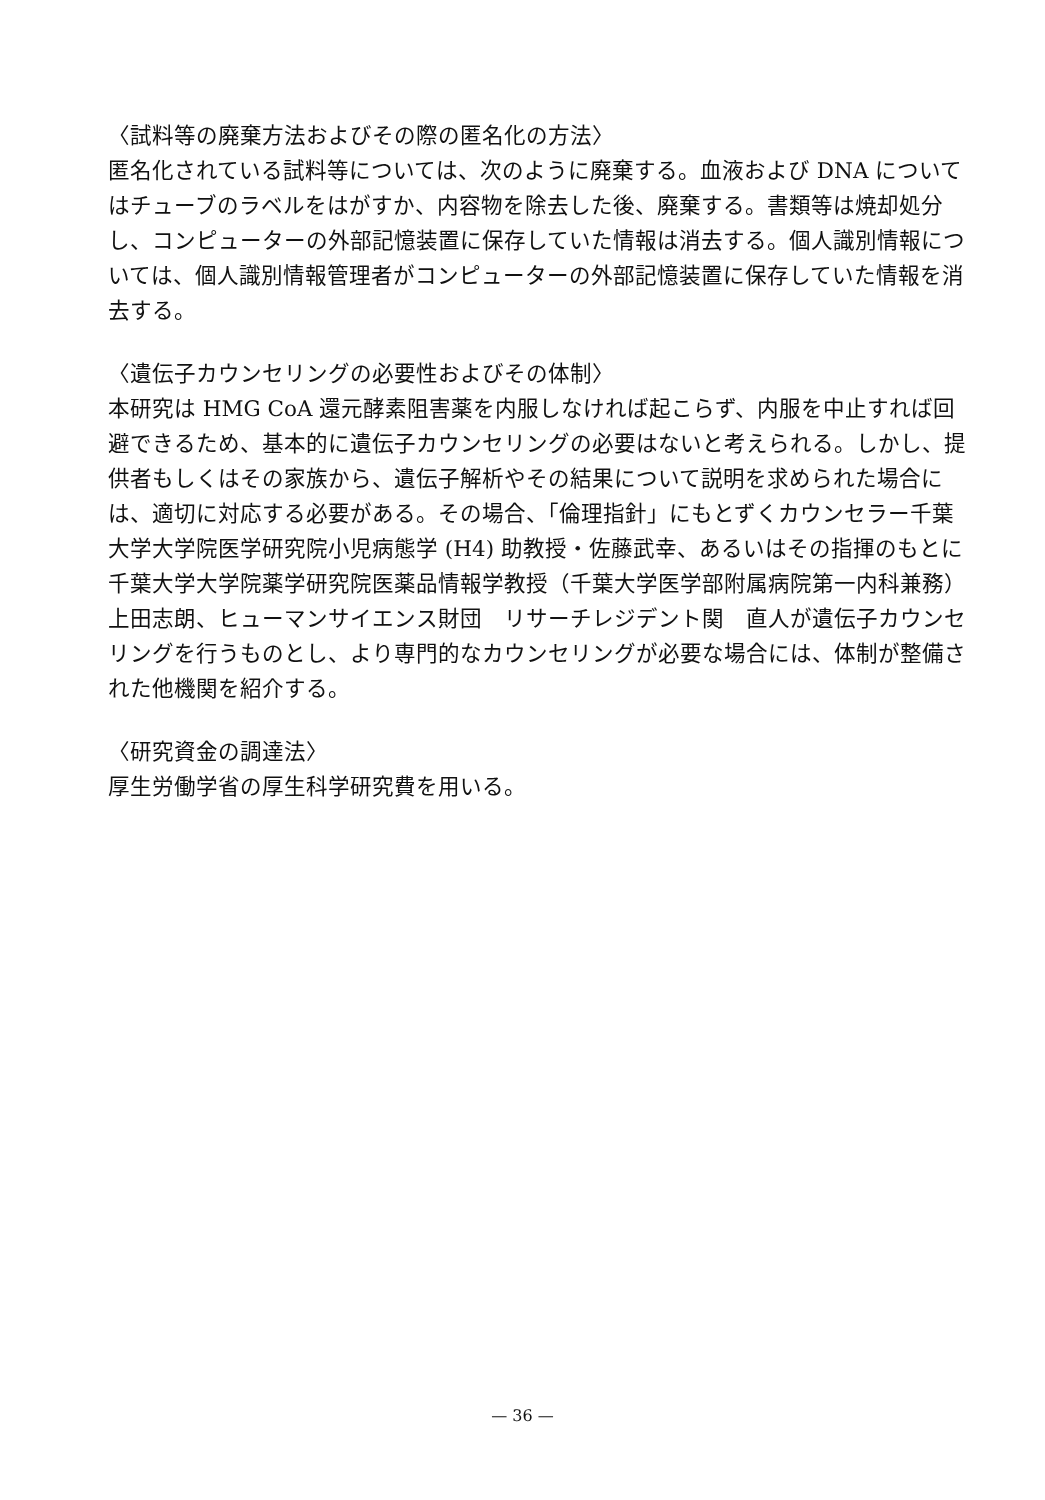〈試料等の廃棄方法およびその際の匿名化の方法〉
匿名化されている試料等については、次のように廃棄する。血液および DNA についてはチューブのラベルをはがすか、内容物を除去した後、廃棄する。書類等は焼却処分し、コンピューターの外部記憶装置に保存していた情報は消去する。個人識別情報については、個人識別情報管理者がコンピューターの外部記憶装置に保存していた情報を消去する。
〈遺伝子カウンセリングの必要性およびその体制〉
本研究は HMG CoA 還元酵素阻害薬を内服しなければ起こらず、内服を中止すれば回避できるため、基本的に遺伝子カウンセリングの必要はないと考えられる。しかし、提供者もしくはその家族から、遺伝子解析やその結果について説明を求められた場合には、適切に対応する必要がある。その場合、「倫理指針」にもとずくカウンセラー千葉大学大学院医学研究院小児病態学 (H4) 助教授・佐藤武幸、あるいはその指揮のもとに千葉大学大学院薬学研究院医薬品情報学教授（千葉大学医学部附属病院第一内科兼務）上田志朗、ヒューマンサイエンス財団　リサーチレジデント関　直人が遺伝子カウンセリングを行うものとし、より専門的なカウンセリングが必要な場合には、体制が整備された他機関を紹介する。
〈研究資金の調達法〉
厚生労働学省の厚生科学研究費を用いる。
— 36 —